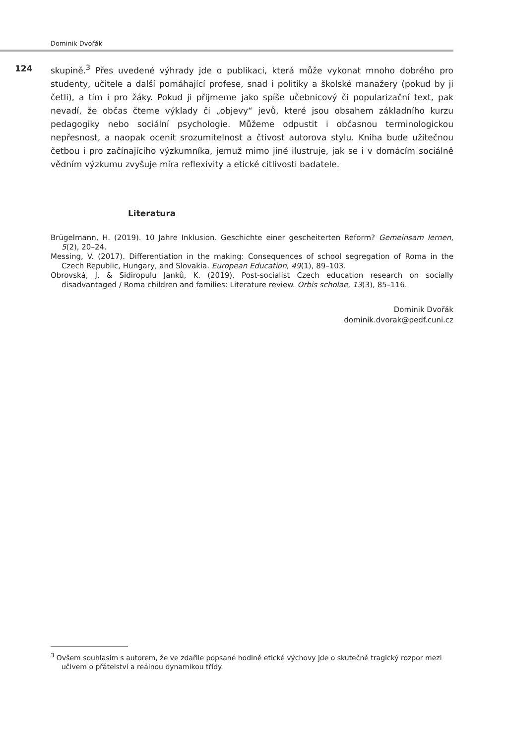Dominik Dvořák
124
skupině.<sup>3</sup> Přes uvedené výhrady jde o publikaci, která může vykonat mnoho dobrého pro studenty, učitele a další pomáhající profese, snad i politiky a školské manažery (pokud by ji četli), a tím i pro žáky. Pokud ji přijmeme jako spíše učebnicový či popularizační text, pak nevadí, že občas čteme výklady či „objevy“ jevů, které jsou obsahem základního kurzu pedagogiky nebo sociální psychologie. Můžeme odpustit i občasnou terminologickou nepřesnost, a naopak ocenit srozumitelnost a čtivost autorova stylu. Kniha bude užitečnou četbou i pro začínajícího výzkumníka, jemuž mimo jiné ilustruje, jak se i v domácím sociálně vědním výzkumu zvyšuje míra reflexivity a etické citlivosti badatele.
Literatura
Brügelmann, H. (2019). 10 Jahre Inklusion. Geschichte einer gescheiterten Reform? Gemeinsam lernen, 5(2), 20–24.
Messing, V. (2017). Differentiation in the making: Consequences of school segregation of Roma in the Czech Republic, Hungary, and Slovakia. European Education, 49(1), 89–103.
Obrovská, J. & Sidiropulu Janků, K. (2019). Post-socialist Czech education research on socially disadvantaged / Roma children and families: Literature review. Orbis scholae, 13(3), 85–116.
Dominik Dvořák
dominik.dvorak@pedf.cuni.cz
<sup>3</sup> Ovšem souhlasím s autorem, že ve zdařile popsané hodině etické výchovy jde o skutečně tragický rozpor mezi učivem o přátelství a reálnou dynamikou třídy.